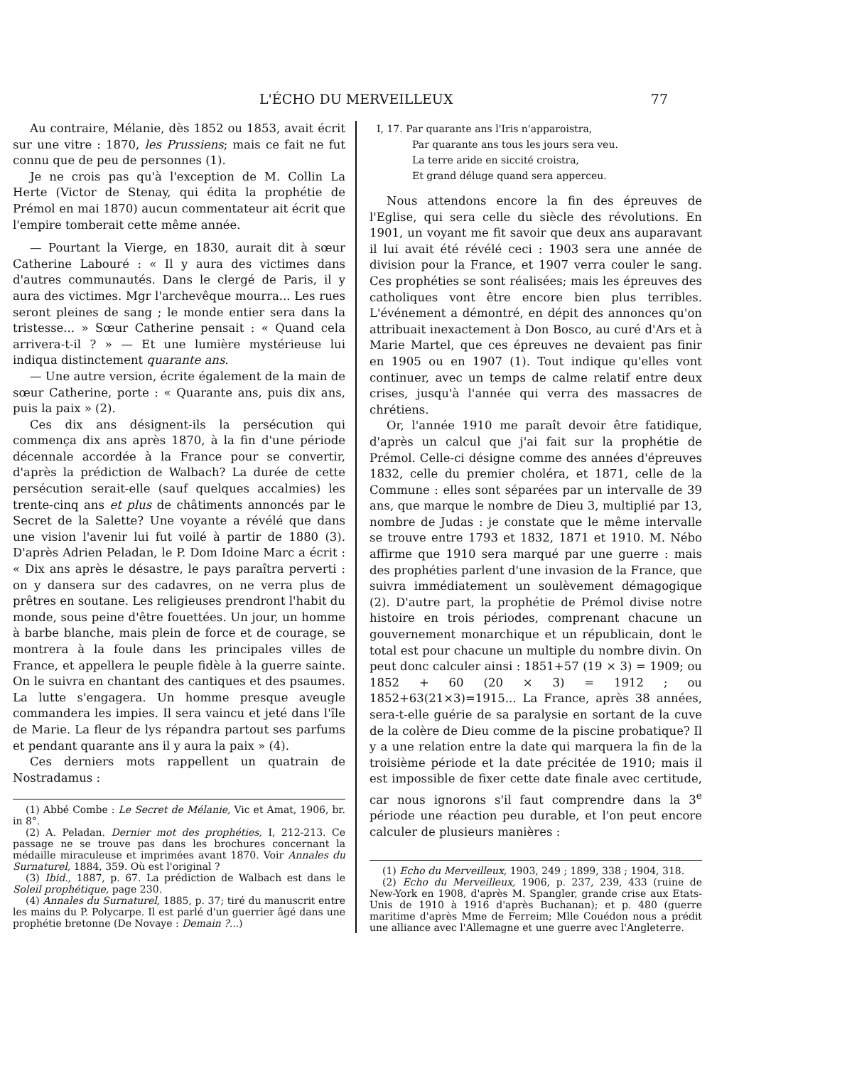L'ÉCHO DU MERVEILLEUX 77
Au contraire, Mélanie, dès 1852 ou 1853, avait écrit sur une vitre : 1870, les Prussiens; mais ce fait ne fut connu que de peu de personnes (1).
Je ne crois pas qu'à l'exception de M. Collin La Herte (Victor de Stenay, qui édita la prophétie de Prémol en mai 1870) aucun commentateur ait écrit que l'empire tomberait cette même année.
— Pourtant la Vierge, en 1830, aurait dit à sœur Catherine Labouré : « Il y aura des victimes dans d'autres communautés. Dans le clergé de Paris, il y aura des victimes. Mgr l'archevêque mourra... Les rues seront pleines de sang ; le monde entier sera dans la tristesse... » Sœur Catherine pensait : « Quand cela arrivera-t-il ? » — Et une lumière mystérieuse lui indiqua distinctement quarante ans.
— Une autre version, écrite également de la main de sœur Catherine, porte : « Quarante ans, puis dix ans, puis la paix » (2).
Ces dix ans désignent-ils la persécution qui commença dix ans après 1870, à la fin d'une période décennale accordée à la France pour se convertir, d'après la prédiction de Walbach? La durée de cette persécution serait-elle (sauf quelques accalmies) les trente-cinq ans et plus de châtiments annoncés par le Secret de la Salette? Une voyante a révélé que dans une vision l'avenir lui fut voilé à partir de 1880 (3). D'après Adrien Peladan, le P. Dom Idoine Marc a écrit : « Dix ans après le désastre, le pays paraîtra perverti : on y dansera sur des cadavres, on ne verra plus de prêtres en soutane. Les religieuses prendront l'habit du monde, sous peine d'être fouettées. Un jour, un homme à barbe blanche, mais plein de force et de courage, se montrera à la foule dans les principales villes de France, et appellera le peuple fidèle à la guerre sainte. On le suivra en chantant des cantiques et des psaumes. La lutte s'engagera. Un homme presque aveugle commandera les impies. Il sera vaincu et jeté dans l'île de Marie. La fleur de lys répandra partout ses parfums et pendant quarante ans il y aura la paix » (4).
Ces derniers mots rappellent un quatrain de Nostradamus :
(1) Abbé Combe : Le Secret de Mélanie, Vic et Amat, 1906, br. in 8°.
(2) A. Peladan. Dernier mot des prophéties, I, 212-213. Ce passage ne se trouve pas dans les brochures concernant la médaille miraculeuse et imprimées avant 1870. Voir Annales du Surnaturel, 1884, 359. Où est l'original ?
(3) Ibid., 1887, p. 67. La prédiction de Walbach est dans le Soleil prophétique, page 230.
(4) Annales du Surnaturel, 1885, p. 37; tiré du manuscrit entre les mains du P. Polycarpe. Il est parlé d'un guerrier âgé dans une prophétie bretonne (De Novaye : Demain ?...)
I, 17. Par quarante ans l'Iris n'apparoistra,
Par quarante ans tous les jours sera veu.
La terre aride en siccité croistra,
Et grand déluge quand sera apperceu.
Nous attendons encore la fin des épreuves de l'Eglise, qui sera celle du siècle des révolutions. En 1901, un voyant me fit savoir que deux ans auparavant il lui avait été révélé ceci : 1903 sera une année de division pour la France, et 1907 verra couler le sang. Ces prophéties se sont réalisées; mais les épreuves des catholiques vont être encore bien plus terribles. L'événement a démontré, en dépit des annonces qu'on attribuait inexactement à Don Bosco, au curé d'Ars et à Marie Martel, que ces épreuves ne devaient pas finir en 1905 ou en 1907 (1). Tout indique qu'elles vont continuer, avec un temps de calme relatif entre deux crises, jusqu'à l'année qui verra des massacres de chrétiens.
Or, l'année 1910 me paraît devoir être fatidique, d'après un calcul que j'ai fait sur la prophétie de Prémol. Celle-ci désigne comme des années d'épreuves 1832, celle du premier choléra, et 1871, celle de la Commune : elles sont séparées par un intervalle de 39 ans, que marque le nombre de Dieu 3, multiplié par 13, nombre de Judas : je constate que le même intervalle se trouve entre 1793 et 1832, 1871 et 1910. M. Nébo affirme que 1910 sera marqué par une guerre : mais des prophéties parlent d'une invasion de la France, que suivra immédiatement un soulèvement démagogique (2). D'autre part, la prophétie de Prémol divise notre histoire en trois périodes, comprenant chacune un gouvernement monarchique et un républicain, dont le total est pour chacune un multiple du nombre divin. On peut donc calculer ainsi : 1851+57 (19 × 3) = 1909; ou 1852 + 60 (20 × 3) = 1912 ; ou 1852+63(21×3)=1915... La France, après 38 années, sera-t-elle guérie de sa paralysie en sortant de la cuve de la colère de Dieu comme de la piscine probatique? Il y a une relation entre la date qui marquera la fin de la troisième période et la date précitée de 1910; mais il est impossible de fixer cette date finale avec certitude, car nous ignorons s'il faut comprendre dans la 3<sup>e</sup> période une réaction peu durable, et l'on peut encore calculer de plusieurs manières :
(1) Echo du Merveilleux, 1903, 249 ; 1899, 338 ; 1904, 318.
(2) Echo du Merveilleux, 1906, p. 237, 239, 433 (ruine de New-York en 1908, d'après M. Spangler, grande crise aux Etats-Unis de 1910 à 1916 d'après Buchanan); et p. 480 (guerre maritime d'après Mme de Ferreim; Mlle Couédon nous a prédit une alliance avec l'Allemagne et une guerre avec l'Angleterre.